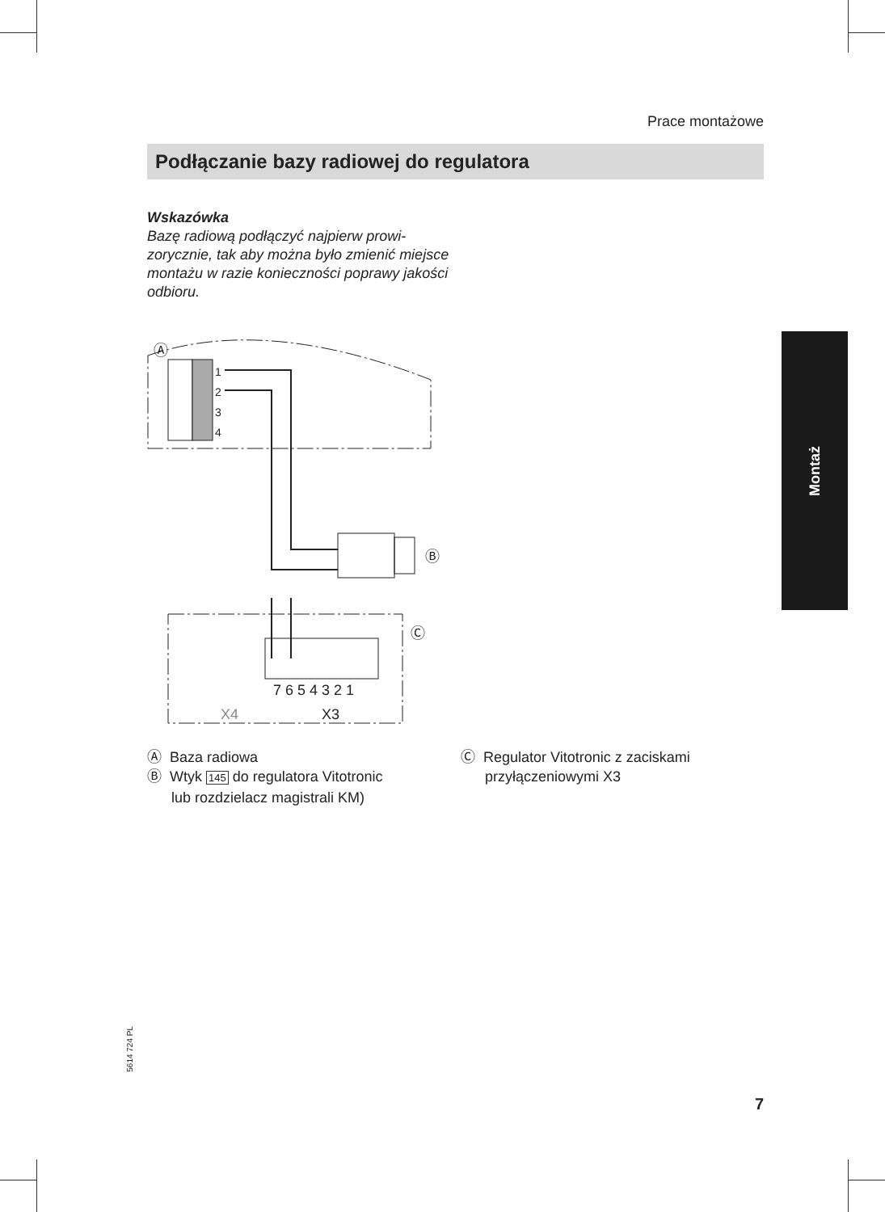Prace montażowe
Podłączanie bazy radiowej do regulatora
Wskazówka
Bazę radiową podłączyć najpierw prowi-zorycznie, tak aby można było zmienić miejsce montażu w razie konieczności poprawy jakości odbioru.
Ⓐ
1
2
3
4
Ⓑ
7 6 5 4 3 2 1
X4
X3
Ⓒ
Ⓐ Baza radiowa
Ⓑ Wtyk 145 do regulatora Vitotronic
lub rozdzielacz magistrali KM)
Ⓒ Regulator Vitotronic z zaciskami
przyłączeniowymi X3
Montaż
5614 724 PL
7